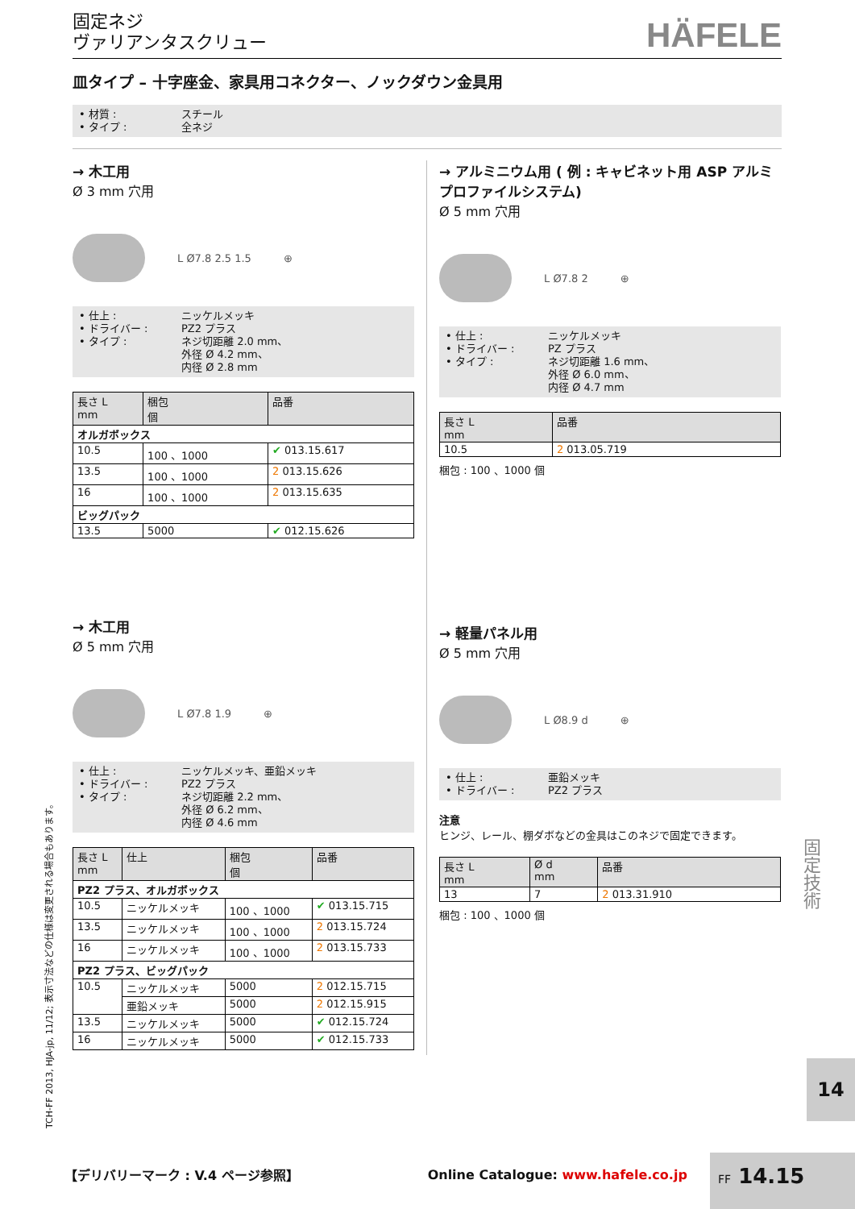固定ネジ
ヴァリアンタスクリュー
HÄFELE
皿タイプ – 十字座金、家具用コネクター、ノックダウン金具用
• 材質 : スチール
• タイプ : 全ネジ
→ 木工用
Ø 3 mm 穴用
L Ø7.8 2.5 1.5 ⊕
• 仕上 : ニッケルメッキ
• ドライバー : PZ2 プラス
• タイプ : ネジ切距離 2.0 mm、
外径 Ø 4.2 mm、
内径 Ø 2.8 mm
| 長さ L mm | 梱包 個 | 品番 |
| --- | --- | --- |
| オルガボックス | | |
| 10.5 | 100 、1000 | ✔ 013.15.617 |
| 13.5 | 100 、1000 | 2 013.15.626 |
| 16 | 100 、1000 | 2 013.15.635 |
| ビッグパック | | |
| 13.5 | 5000 | ✔ 012.15.626 |
→ 木工用
Ø 5 mm 穴用
L Ø7.8 1.9 ⊕
• 仕上 : ニッケルメッキ、亜鉛メッキ
• ドライバー : PZ2 プラス
• タイプ : ネジ切距離 2.2 mm、
外径 Ø 6.2 mm、
内径 Ø 4.6 mm
| 長さ L mm | 仕上 | 梱包 個 | 品番 |
| --- | --- | --- | --- |
| PZ2 プラス、オルガボックス | | | |
| 10.5 | ニッケルメッキ | 100 、1000 | ✔ 013.15.715 |
| 13.5 | ニッケルメッキ | 100 、1000 | 2 013.15.724 |
| 16 | ニッケルメッキ | 100 、1000 | 2 013.15.733 |
| PZ2 プラス、ビッグパック | | | |
| 10.5 | ニッケルメッキ | 5000 | 2 012.15.715 |
| | 亜鉛メッキ | 5000 | 2 012.15.915 |
| 13.5 | ニッケルメッキ | 5000 | ✔ 012.15.724 |
| 16 | ニッケルメッキ | 5000 | ✔ 012.15.733 |
→ アルミニウム用 ( 例 : キャビネット用 ASP アルミプロファイルシステム)
Ø 5 mm 穴用
L Ø7.8 2 ⊕
• 仕上 : ニッケルメッキ
• ドライバー : PZ プラス
• タイプ : ネジ切距離 1.6 mm、
外径 Ø 6.0 mm、
内径 Ø 4.7 mm
| 長さ L mm | 品番 |
| --- | --- |
| 10.5 | 2 013.05.719 |
梱包 : 100 、1000 個
→ 軽量パネル用
Ø 5 mm 穴用
L Ø8.9 d ⊕
• 仕上 : 亜鉛メッキ
• ドライバー : PZ2 プラス
注意
ヒンジ、レール、棚ダボなどの金具はこのネジで固定できます。
| 長さ L mm | Ø d mm | 品番 |
| --- | --- | --- |
| 13 | 7 | 2 013.31.910 |
梱包 : 100 、1000 個
TCH-FF 2013, HJA-jp, 11/12; 表示寸法などの仕様は変更される場合もあります。
固定技術
14
【デリバリーマーク : V.4 ページ参照】 Online Catalogue: www.hafele.co.jp FF 14.15